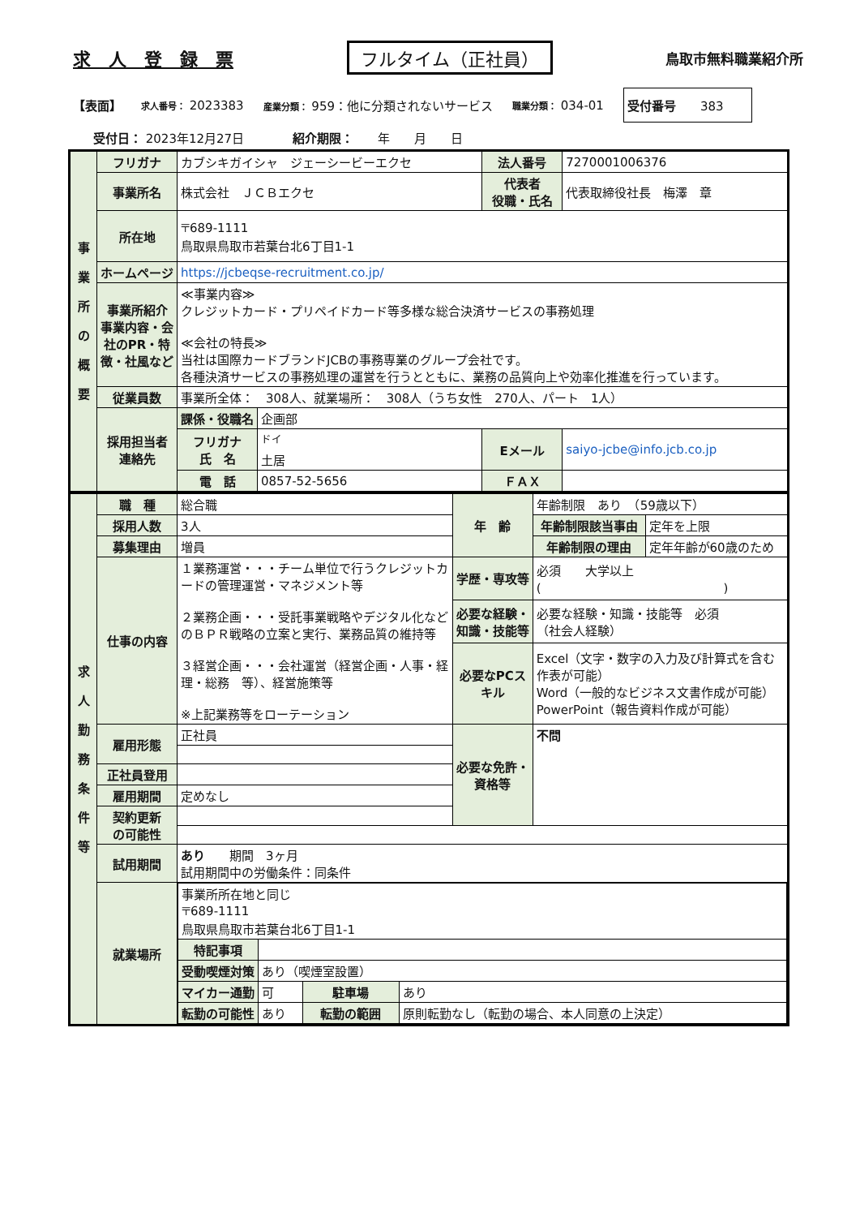求　人　登　録　票 フルタイム（正社員） 鳥取市無料職業紹介所
【表面】 求人番号： 2023383 産業分類： 959：他に分類されないサービス 職業分類： 034-01 受付番号　　383　　
受付日： 2023年12月27日　　　　紹介期限：　　年　　月　　日
| 事 業 所 の 概 要 | フリガナ | カブシキガイシャ ジェーシービーエクセ | | 法人番号 | 7270001006376 |
| | 事業所名 | 株式会社 ＪＣＢエクセ | | 代表者 役職・氏名 | 代表取締役社長 梅澤 章 |
| | 所在地 | 〒689-1111 鳥取県鳥取市若葉台北6丁目1-1 | | | |
| | ホームページ | https://jcbeqse-recruitment.co.jp/ | | | |
| | 事業所紹介 事業内容・会社のPR・特徴・社風など | ≪事業内容≫ クレジットカード・プリペイドカード等多様な総合決済サービスの事務処理 ≪会社の特長≫ 当社は国際カードブランドJCBの事務専業のグループ会社です。 各種決済サービスの事務処理の運営を行うとともに、業務の品質向上や効率化推進を行っています。 | | | |
| | 従業員数 | 事業所全体： 308人、就業場所： 308人（うち女性 270人、パート 1人） | | | |
| | 採用担当者 連絡先 | 課係・役職名 | 企画部 | | |
| | | フリガナ 氏 名 | <sup>ドイ</sup> 土居 | Eメール | saiyo-jcbe@info.jcb.co.jp |
| | | 電 話 | 0857-52-5656 | ＦＡＸ | |
| 求 人 勤 務 条 件 等 | 職 種 | 総合職 | 年 齢 | 年齢制限 あり （59歳以下） | |
| | 採用人数 | 3人 | | 年齢制限該当事由 | 定年を上限 |
| | 募集理由 | 増員 | | 年齢制限の理由 | 定年年齢が60歳のため |
| | 仕事の内容 | １業務運営・・・チーム単位で行うクレジットカードの管理運営・マネジメント等 ２業務企画・・・受託事業戦略やデジタル化などのＢＰＲ戦略の立案と実行、業務品質の維持等 ３経営企画・・・会社運営（経営企画・人事・経理・総務 等）、経営施策等 ※上記業務等をローテーション | 学歴・専攻等 | 必須 大学以上 ( ) | |
| | | | 必要な経験・知識・技能等 | 必要な経験・知識・技能等 必須 （社会人経験） | |
| | | | 必要なPCスキル | Excel（文字・数字の入力及び計算式を含む作表が可能） Word（一般的なビジネス文書作成が可能） PowerPoint（報告資料作成が可能） | |
| | 雇用形態 | 正社員 | 必要な免許・資格等 | 不問 | |
| | 正社員登用 | | | | |
| | 雇用期間 | 定めなし | | | |
| | 契約更新 の可能性 | | | | |
| | 試用期間 | あり 期間 3ヶ月 試用期間中の労働条件：同条件 | | | |
| | 就業場所 | / 事業所所在地と同じ 〒689-1111 鳥取県鳥取市若葉台北6丁目1-1 / / / / / 特記事項 / / / / / 受動喫煙対策 / あり（喫煙室設置） / / / / マイカー通勤 / 可 / 駐車場 / あり / / 転勤の可能性 / あり / 転勤の範囲 / 原則転勤なし（転勤の場合、本人同意の上決定） / | | | |